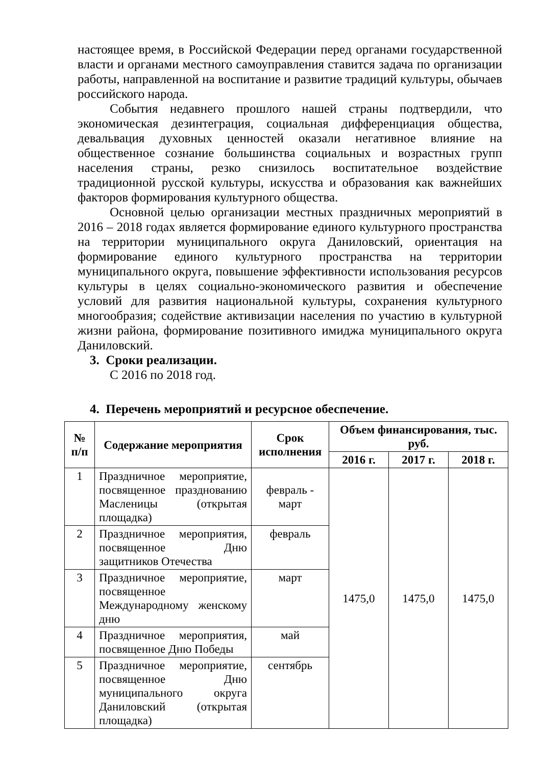настоящее время, в Российской Федерации перед органами государственной власти и органами местного самоуправления ставится задача по организации работы, направленной на воспитание и развитие традиций культуры, обычаев российского народа.
События недавнего прошлого нашей страны подтвердили, что экономическая дезинтеграция, социальная дифференциация общества, девальвация духовных ценностей оказали негативное влияние на общественное сознание большинства социальных и возрастных групп населения страны, резко снизилось воспитательное воздействие традиционной русской культуры, искусства и образования как важнейших факторов формирования культурного общества.
Основной целью организации местных праздничных мероприятий в 2016 – 2018 годах является формирование единого культурного пространства на территории муниципального округа Даниловский, ориентация на формирование единого культурного пространства на территории муниципального округа, повышение эффективности использования ресурсов культуры в целях социально-экономического развития и обеспечение условий для развития национальной культуры, сохранения культурного многообразия; содействие активизации населения по участию в культурной жизни района, формирование позитивного имиджа муниципального округа Даниловский.
3. Сроки реализации.
С 2016 по 2018 год.
4. Перечень мероприятий и ресурсное обеспечение.
| № п/п | Содержание мероприятия | Срок исполнения | Объем финансирования, тыс. руб. | | |
| --- | --- | --- | --- | --- | --- |
| | | | 2016 г. | 2017 г. | 2018 г. |
| 1 | Праздничное мероприятие, посвященное празднованию Масленицы (открытая площадка) | февраль - март | 1475,0 | 1475,0 | 1475,0 |
| 2 | Праздничное мероприятия, посвященное Дню защитников Отечества | февраль | | | |
| 3 | Праздничное мероприятие, посвященное Международному женскому дню | март | | | |
| 4 | Праздничное мероприятия, посвященное Дню Победы | май | | | |
| 5 | Праздничное мероприятие, посвященное Дню муниципального округа Даниловский (открытая площадка) | сентябрь | | | |